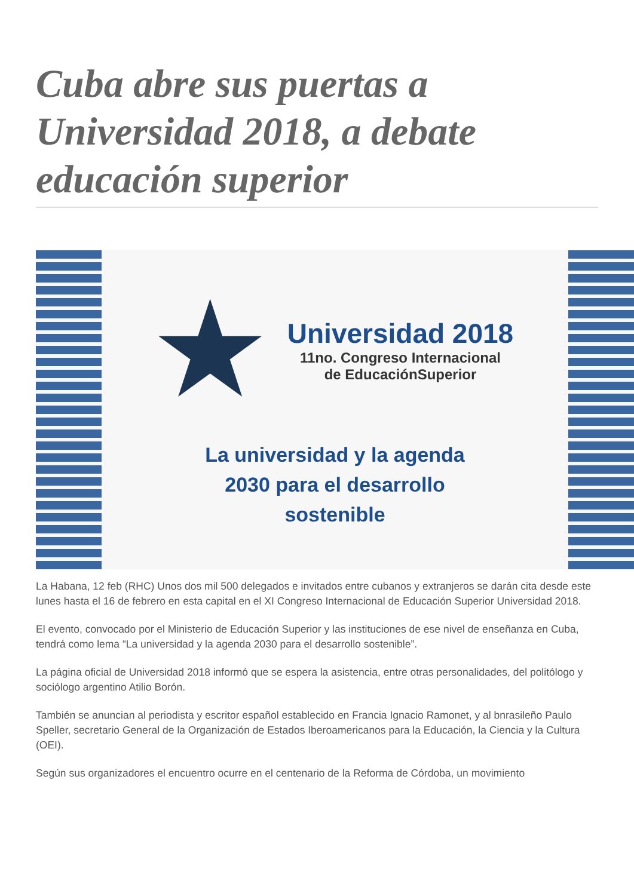Cuba abre sus puertas a Universidad 2018, a debate educación superior
★
Universidad 2018
11no. Congreso Internacional
de EducaciónSuperior
La universidad y la agenda
2030 para el desarrollo
sostenible
La Habana, 12 feb (RHC) Unos dos mil 500 delegados e invitados entre cubanos y extranjeros se darán cita desde este lunes hasta el 16 de febrero en esta capital en el XI Congreso Internacional de Educación Superior Universidad 2018.
El evento, convocado por el Ministerio de Educación Superior y las instituciones de ese nivel de enseñanza en Cuba, tendrá como lema “La universidad y la agenda 2030 para el desarrollo sostenible”.
La página oficial de Universidad 2018 informó que se espera la asistencia, entre otras personalidades, del politólogo y sociólogo argentino Atilio Borón.
También se anuncian al periodista y escritor español establecido en Francia Ignacio Ramonet, y al bnrasileño Paulo Speller, secretario General de la Organización de Estados Iberoamericanos para la Educación, la Ciencia y la Cultura (OEI).
Según sus organizadores el encuentro ocurre en el centenario de la Reforma de Córdoba, un movimiento